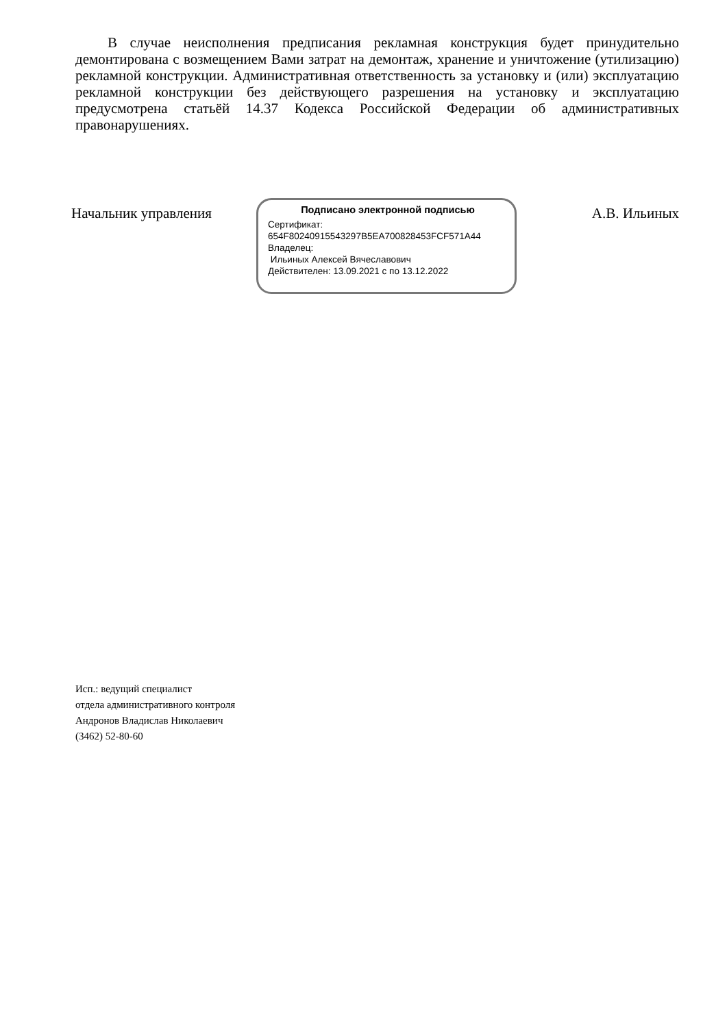В случае неисполнения предписания рекламная конструкция будет принудительно демонтирована с возмещением Вами затрат на демонтаж, хранение и уничтожение (утилизацию) рекламной конструкции. Административная ответственность за установку и (или) эксплуатацию рекламной конструкции без действующего разрешения на установку и эксплуатацию предусмотрена статьёй 14.37 Кодекса Российской Федерации об административных правонарушениях.
Начальник управления
Подписано электронной подписью
Сертификат:
654F80240915543297B5EA700828453FCF571A44
Владелец:
Ильиных Алексей Вячеславович
Действителен: 13.09.2021 с по 13.12.2022
А.В. Ильиных
Исп.: ведущий специалист
отдела административного контроля
Андронов Владислав Николаевич
(3462) 52-80-60